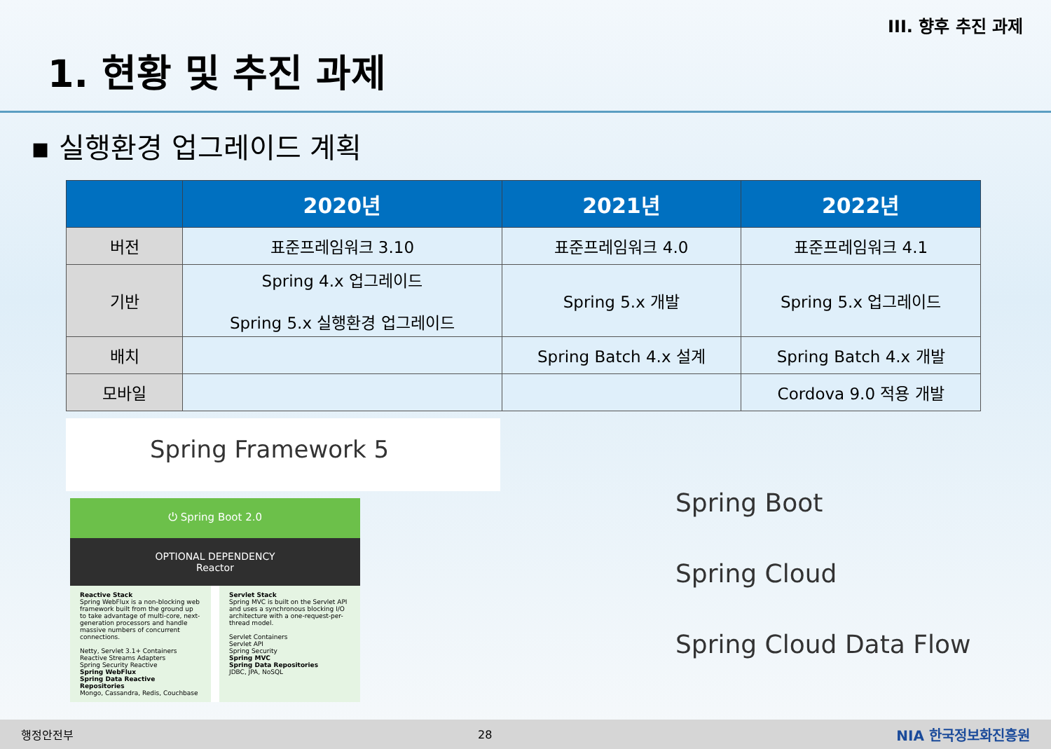III. 향후 추진 과제
1. 현황 및 추진 과제
▪ 실행환경 업그레이드 계획
| | 2020년 | 2021년 | 2022년 |
| --- | --- | --- | --- |
| 버전 | 표준프레임워크 3.10 | 표준프레임워크 4.0 | 표준프레임워크 4.1 |
| 기반 | Spring 4.x 업그레이드 Spring 5.x 실행환경 업그레이드 | Spring 5.x 개발 | Spring 5.x 업그레이드 |
| 배치 | | Spring Batch 4.x 설계 | Spring Batch 4.x 개발 |
| 모바일 | | | Cordova 9.0 적용 개발 |
Spring Framework 5
⏻ Spring Boot 2.0
OPTIONAL DEPENDENCY
Reactor
Reactive Stack
Spring WebFlux is a non-blocking web framework built from the ground up to take advantage of multi-core, next-generation processors and handle massive numbers of concurrent connections.
Netty, Servlet 3.1+ Containers
Reactive Streams Adapters
Spring Security Reactive
Spring WebFlux
Spring Data Reactive Repositories
Mongo, Cassandra, Redis, Couchbase
Servlet Stack
Spring MVC is built on the Servlet API and uses a synchronous blocking I/O architecture with a one-request-per-thread model.
Servlet Containers
Servlet API
Spring Security
Spring MVC
Spring Data Repositories
JDBC, JPA, NoSQL
Spring Boot
Spring Cloud
Spring Cloud Data Flow
행정안전부 28 NIA 한국정보화진흥원